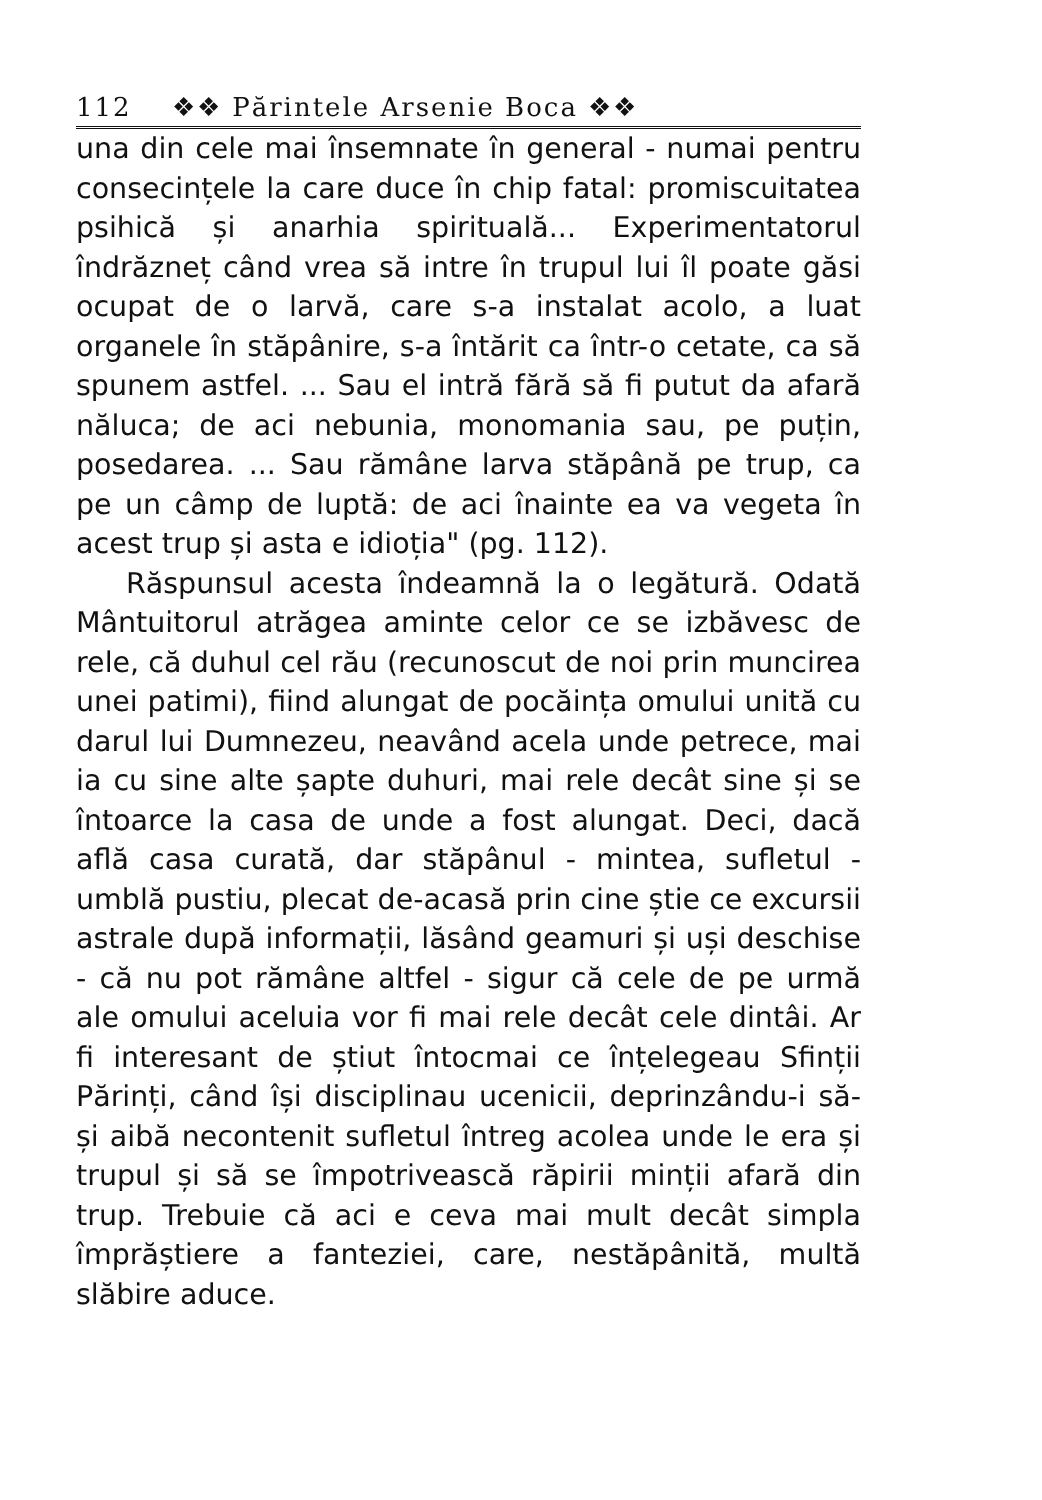112 ❖❖ Părintele Arsenie Boca ❖❖
una din cele mai însemnate în general - numai pentru consecințele la care duce în chip fatal: promiscuitatea psihică și anarhia spirituală... Experimentatorul îndrăzneț când vrea să intre în trupul lui îl poate găsi ocupat de o larvă, care s-a instalat acolo, a luat organele în stăpânire, s-a întărit ca într-o cetate, ca să spunem astfel. ... Sau el intră fără să fi putut da afară năluca; de aci nebunia, monomania sau, pe puțin, posedarea. ... Sau rămâne larva stăpână pe trup, ca pe un câmp de luptă: de aci înainte ea va vegeta în acest trup și asta e idioția" (pg. 112).
Răspunsul acesta îndeamnă la o legătură. Odată Mântuitorul atrăgea aminte celor ce se izbăvesc de rele, că duhul cel rău (recunoscut de noi prin muncirea unei patimi), fiind alungat de pocăința omului unită cu darul lui Dumnezeu, neavând acela unde petrece, mai ia cu sine alte șapte duhuri, mai rele decât sine și se întoarce la casa de unde a fost alungat. Deci, dacă află casa curată, dar stăpânul - mintea, sufletul - umblă pustiu, plecat de-acasă prin cine știe ce excursii astrale după informații, lăsând geamuri și uși deschise - că nu pot rămâne altfel - sigur că cele de pe urmă ale omului aceluia vor fi mai rele decât cele dintâi. Ar fi interesant de știut întocmai ce înțelegeau Sfinții Părinți, când își disciplinau ucenicii, deprinzându-i să-și aibă necontenit sufletul întreg acolea unde le era și trupul și să se împotrivească răpirii minții afară din trup. Trebuie că aci e ceva mai mult decât simpla împrăștiere a fanteziei, care, nestăpânită, multă slăbire aduce.